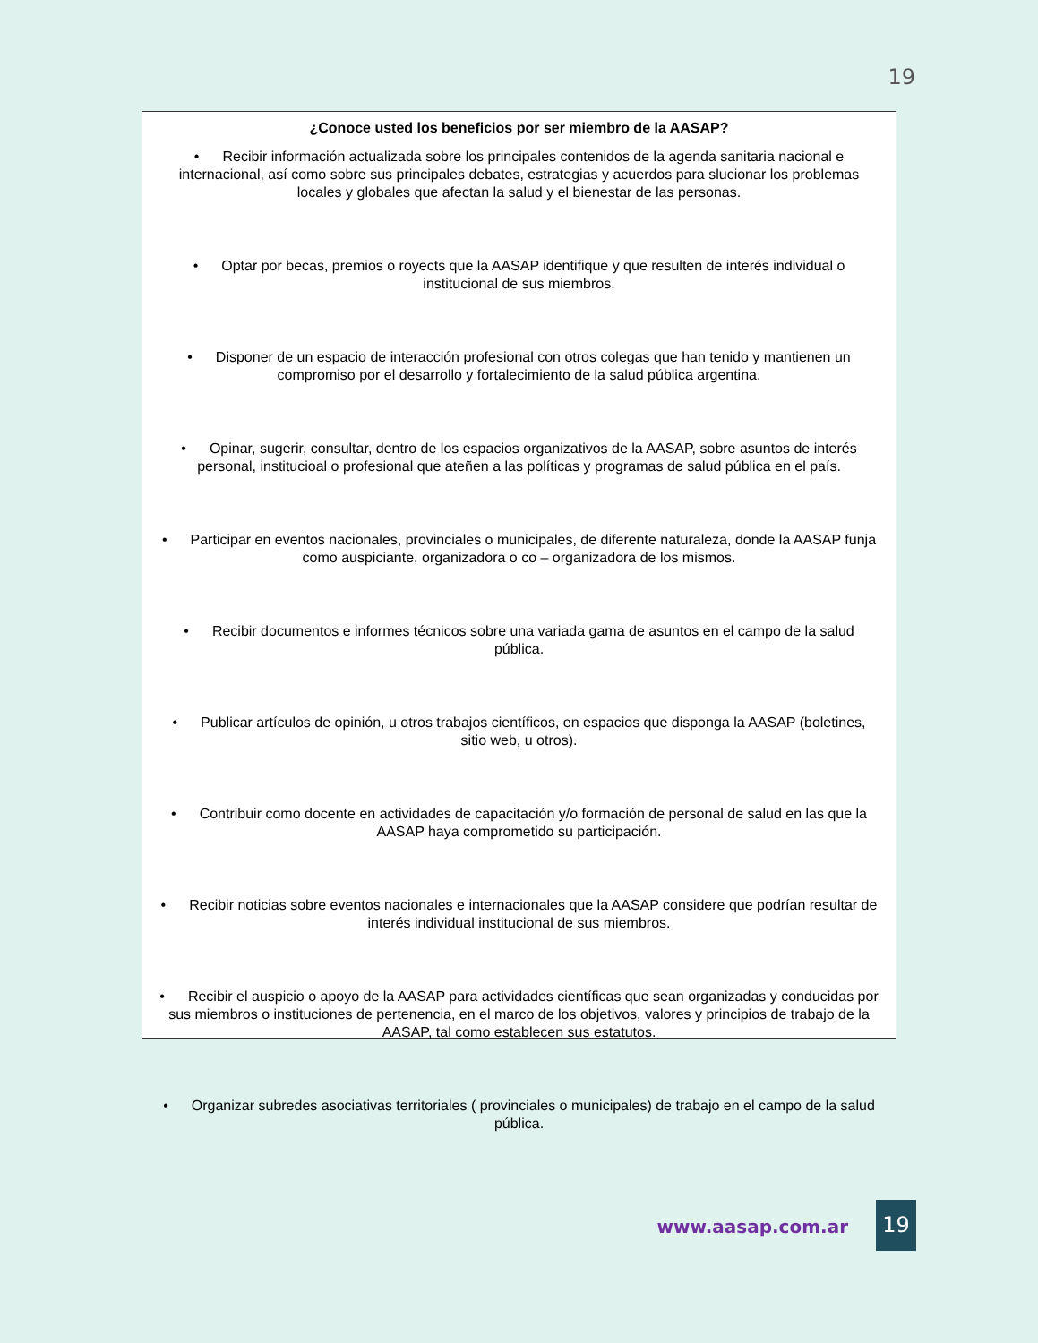19
¿Conoce usted los beneficios por ser miembro de la AASAP?
• Recibir información actualizada sobre los principales contenidos de la agenda sanitaria nacional e internacional, así como sobre sus principales debates, estrategias y acuerdos para slucionar los problemas locales y globales que afectan la salud y el bienestar de las personas.
• Optar por becas, premios o royects que la AASAP identifique y que resulten de interés individual o institucional de sus miembros.
• Disponer de un espacio de interacción profesional con otros colegas que han tenido y mantienen un compromiso por el desarrollo y fortalecimiento de la salud pública argentina.
• Opinar, sugerir, consultar, dentro de los espacios organizativos de la AASAP, sobre asuntos de interés personal, institucioal o profesional que ateñen a las políticas y programas de salud pública en el país.
• Participar en eventos nacionales, provinciales o municipales, de diferente naturaleza, donde la AASAP funja como auspiciante, organizadora o co – organizadora de los mismos.
• Recibir documentos e informes técnicos sobre una variada gama de asuntos en el campo de la salud pública.
• Publicar artículos de opinión, u otros trabajos científicos, en espacios que disponga la AASAP (boletines, sitio web, u otros).
• Contribuir como docente en actividades de capacitación y/o formación de personal de salud en las que la AASAP haya comprometido su participación.
• Recibir noticias sobre eventos nacionales e internacionales que la AASAP considere que podrían resultar de interés individual institucional de sus miembros.
• Recibir el auspicio o apoyo de la AASAP para actividades científicas que sean organizadas y conducidas por sus miembros o instituciones de pertenencia, en el marco de los objetivos, valores y principios de trabajo de la AASAP, tal como establecen sus estatutos.
• Organizar subredes asociativas territoriales ( provinciales o municipales) de trabajo en el campo de la salud pública.
www.aasap.com.ar
19